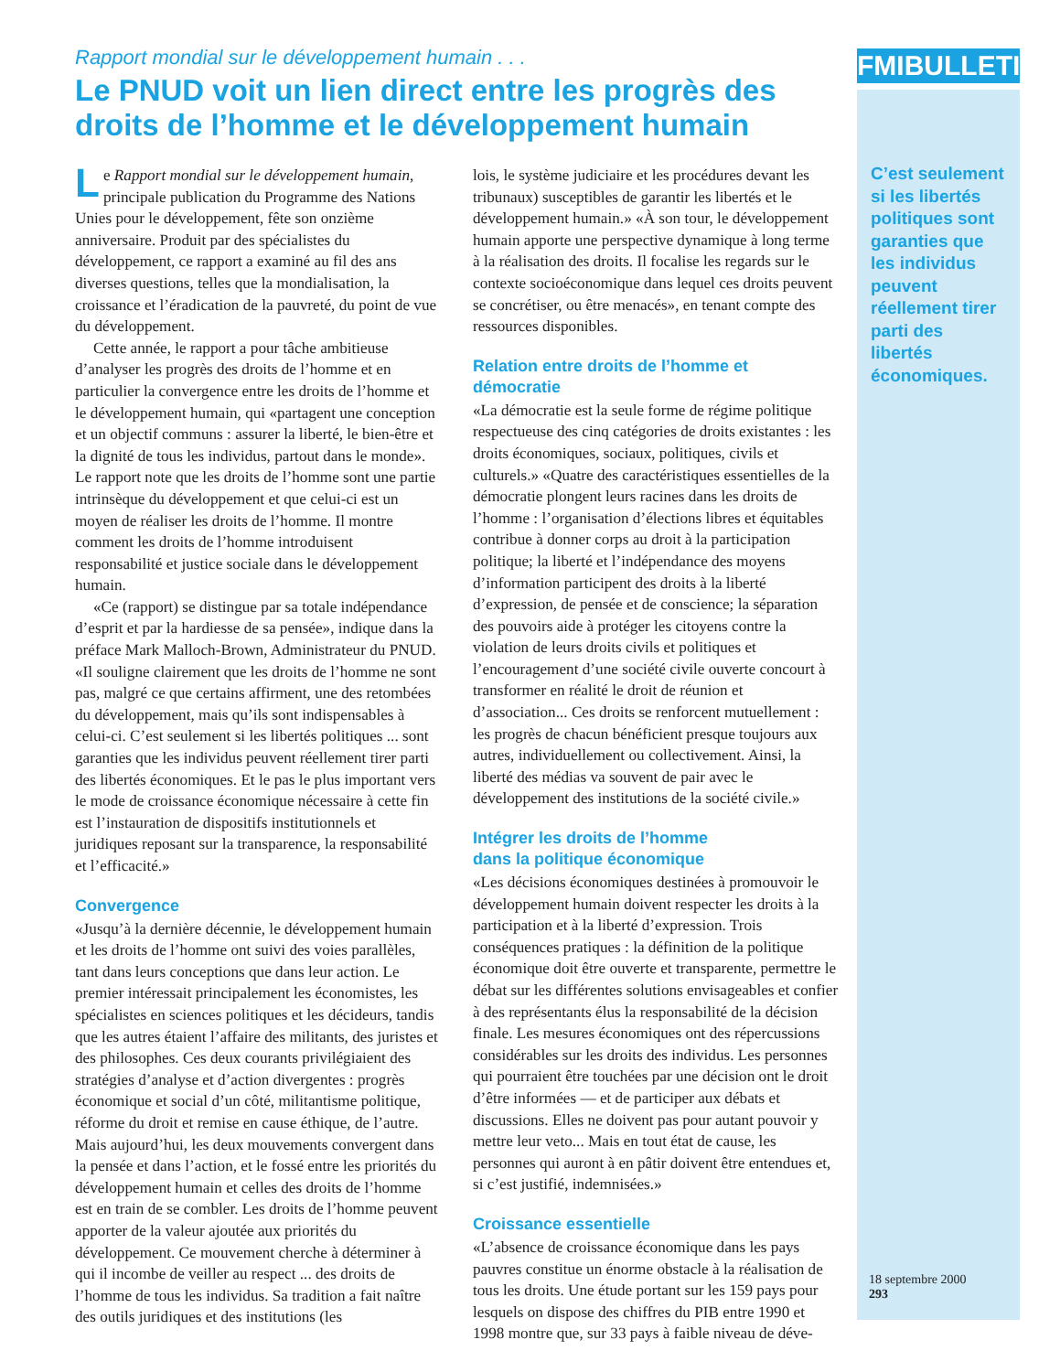FMIBULLETIN
C’est seulement si les libertés politiques sont garanties que les individus peuvent réellement tirer parti des libertés économiques.
18 septembre 2000
293
Rapport mondial sur le développement humain . . .
Le PNUD voit un lien direct entre les progrès des droits de l’homme et le développement humain
Le Rapport mondial sur le développement humain, principale publication du Programme des Nations Unies pour le développement, fête son onzième anniversaire. Produit par des spécialistes du développement, ce rapport a examiné au fil des ans diverses questions, telles que la mondialisation, la croissance et l’éradication de la pauvreté, du point de vue du développement.
Cette année, le rapport a pour tâche ambitieuse d’analyser les progrès des droits de l’homme et en particulier la convergence entre les droits de l’homme et le développement humain, qui «partagent une conception et un objectif communs : assurer la liberté, le bien-être et la dignité de tous les individus, partout dans le monde». Le rapport note que les droits de l’homme sont une partie intrinsèque du développement et que celui-ci est un moyen de réaliser les droits de l’homme. Il montre comment les droits de l’homme introduisent responsabilité et justice sociale dans le développement humain.
«Ce (rapport) se distingue par sa totale indépendance d’esprit et par la hardiesse de sa pensée», indique dans la préface Mark Malloch-Brown, Administrateur du PNUD. «Il souligne clairement que les droits de l’homme ne sont pas, malgré ce que certains affirment, une des retombées du développement, mais qu’ils sont indispensables à celui-ci. C’est seulement si les libertés politiques ... sont garanties que les individus peuvent réellement tirer parti des libertés économiques. Et le pas le plus important vers le mode de croissance économique nécessaire à cette fin est l’instauration de dispositifs institutionnels et juridiques reposant sur la transparence, la responsabilité et l’efficacité.»
Convergence
«Jusqu’à la dernière décennie, le développement humain et les droits de l’homme ont suivi des voies parallèles, tant dans leurs conceptions que dans leur action. Le premier intéressait principalement les économistes, les spécialistes en sciences politiques et les décideurs, tandis que les autres étaient l’affaire des militants, des juristes et des philosophes. Ces deux courants privilégiaient des stratégies d’analyse et d’action divergentes : progrès économique et social d’un côté, militantisme politique, réforme du droit et remise en cause éthique, de l’autre. Mais aujourd’hui, les deux mouvements convergent dans la pensée et dans l’action, et le fossé entre les priorités du développement humain et celles des droits de l’homme est en train de se combler. Les droits de l’homme peuvent apporter de la valeur ajoutée aux priorités du développement. Ce mouvement cherche à déterminer à qui il incombe de veiller au respect ... des droits de l’homme de tous les individus. Sa tradition a fait naître des outils juridiques et des institutions (les
lois, le système judiciaire et les procédures devant les tribunaux) susceptibles de garantir les libertés et le développement humain.» «À son tour, le développement humain apporte une perspective dynamique à long terme à la réalisation des droits. Il focalise les regards sur le contexte socioéconomique dans lequel ces droits peuvent se concrétiser, ou être menacés», en tenant compte des ressources disponibles.
Relation entre droits de l’homme et démocratie
«La démocratie est la seule forme de régime politique respectueuse des cinq catégories de droits existantes : les droits économiques, sociaux, politiques, civils et culturels.» «Quatre des caractéristiques essentielles de la démocratie plongent leurs racines dans les droits de l’homme : l’organisation d’élections libres et équitables contribue à donner corps au droit à la participation politique; la liberté et l’indépendance des moyens d’information participent des droits à la liberté d’expression, de pensée et de conscience; la séparation des pouvoirs aide à protéger les citoyens contre la violation de leurs droits civils et politiques et l’encouragement d’une société civile ouverte concourt à transformer en réalité le droit de réunion et d’association... Ces droits se renforcent mutuellement : les progrès de chacun bénéficient presque toujours aux autres, individuellement ou collectivement. Ainsi, la liberté des médias va souvent de pair avec le développement des institutions de la société civile.»
Intégrer les droits de l’homme
dans la politique économique
«Les décisions économiques destinées à promouvoir le développement humain doivent respecter les droits à la participation et à la liberté d’expression. Trois conséquences pratiques : la définition de la politique économique doit être ouverte et transparente, permettre le débat sur les différentes solutions envisageables et confier à des représentants élus la responsabilité de la décision finale. Les mesures économiques ont des répercussions considérables sur les droits des individus. Les personnes qui pourraient être touchées par une décision ont le droit d’être informées — et de participer aux débats et discussions. Elles ne doivent pas pour autant pouvoir y mettre leur veto... Mais en tout état de cause, les personnes qui auront à en pâtir doivent être entendues et, si c’est justifié, indemnisées.»
Croissance essentielle
«L’absence de croissance économique dans les pays pauvres constitue un énorme obstacle à la réalisation de tous les droits. Une étude portant sur les 159 pays pour lesquels on dispose des chiffres du PIB entre 1990 et 1998 montre que, sur 33 pays à faible niveau de déve-